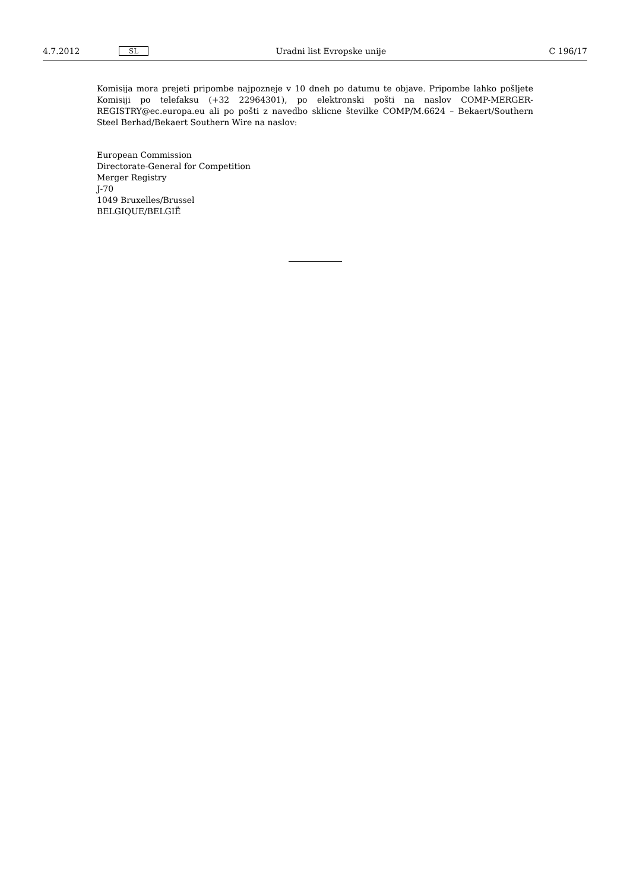4.7.2012 SL Uradni list Evropske unije C 196/17
Komisija mora prejeti pripombe najpozneje v 10 dneh po datumu te objave. Pripombe lahko pošljete Komisiji po telefaksu (+32 22964301), po elektronski pošti na naslov COMP-MERGER-REGISTRY@ec.europa.eu ali po pošti z navedbo sklicne številke COMP/M.6624 – Bekaert/Southern Steel Berhad/Bekaert Southern Wire na naslov:
European Commission
Directorate-General for Competition
Merger Registry
J-70
1049 Bruxelles/Brussel
BELGIQUE/BELGIË